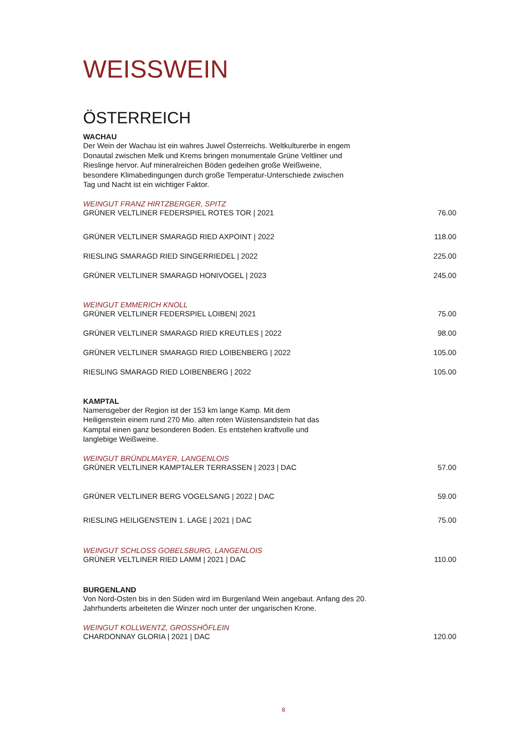WEISSWEIN
ÖSTERREICH
WACHAU
Der Wein der Wachau ist ein wahres Juwel Österreichs. Weltkulturerbe in engem Donautal zwischen Melk und Krems bringen monumentale Grüne Veltliner und Rieslinge hervor. Auf mineralreichen Böden gedeihen große Weißweine, besondere Klimabedingungen durch große Temperatur-Unterschiede zwischen Tag und Nacht ist ein wichtiger Faktor.
WEINGUT FRANZ HIRTZBERGER, SPITZ
GRÜNER VELTLINER FEDERSPIEL ROTES TOR | 2021 76.00
GRÜNER VELTLINER SMARAGD RIED AXPOINT | 2022 118.00
RIESLING SMARAGD RIED SINGERRIEDEL | 2022 225.00
GRÜNER VELTLINER SMARAGD HONIVOGEL | 2023 245.00
WEINGUT EMMERICH KNOLL
GRÜNER VELTLINER FEDERSPIEL LOIBEN| 2021 75.00
GRÜNER VELTLINER SMARAGD RIED KREUTLES | 2022 98.00
GRÜNER VELTLINER SMARAGD RIED LOIBENBERG | 2022 105.00
RIESLING SMARAGD RIED LOIBENBERG | 2022 105.00
KAMPTAL
Namensgeber der Region ist der 153 km lange Kamp. Mit dem Heiligenstein einem rund 270 Mio. alten roten Wüstensandstein hat das Kamptal einen ganz besonderen Boden. Es entstehen kraftvolle und langlebige Weißweine.
WEINGUT BRÜNDLMAYER, LANGENLOIS
GRÜNER VELTLINER KAMPTALER TERRASSEN | 2023 | DAC 57.00
GRÜNER VELTLINER BERG VOGELSANG | 2022 | DAC 59.00
RIESLING HEILIGENSTEIN 1. LAGE | 2021 | DAC 75.00
WEINGUT SCHLOSS GOBELSBURG, LANGENLOIS
GRÜNER VELTLINER RIED LAMM | 2021 | DAC 110.00
BURGENLAND
Von Nord-Osten bis in den Süden wird im Burgenland Wein angebaut. Anfang des 20. Jahrhunderts arbeiteten die Winzer noch unter der ungarischen Krone.
WEINGUT KOLLWENTZ, GROSSHÖFLEIN
CHARDONNAY GLORIA | 2021 | DAC 120.00
8